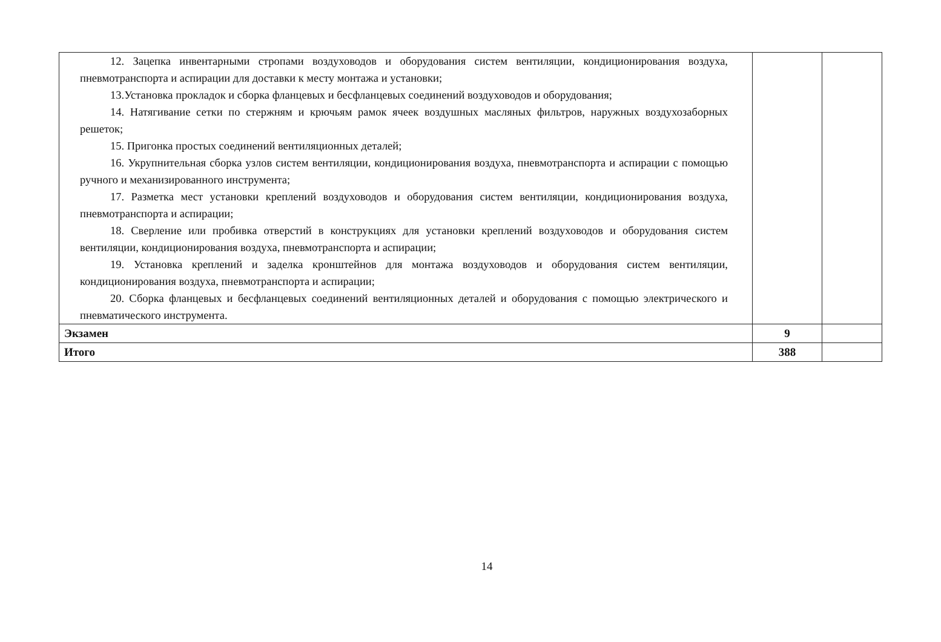| 12. Зацепка инвентарными стропами воздуховодов и оборудования систем вентиляции, кондиционирования воздуха, пневмотранспорта и аспирации для доставки к месту монтажа и установки; 13.Установка прокладок и сборка фланцевых и бесфланцевых соединений воздуховодов и оборудования; 14. Натягивание сетки по стержням и крючьям рамок ячеек воздушных масляных фильтров, наружных воздухозаборных решеток; 15. Пригонка простых соединений вентиляционных деталей; 16. Укрупнительная сборка узлов систем вентиляции, кондиционирования воздуха, пневмотранспорта и аспирации с помощью ручного и механизированного инструмента; 17. Разметка мест установки креплений воздуховодов и оборудования систем вентиляции, кондиционирования воздуха, пневмотранспорта и аспирации; 18. Сверление или пробивка отверстий в конструкциях для установки креплений воздуховодов и оборудования систем вентиляции, кондиционирования воздуха, пневмотранспорта и аспирации; 19. Установка креплений и заделка кронштейнов для монтажа воздуховодов и оборудования систем вентиляции, кондиционирования воздуха, пневмотранспорта и аспирации; 20. Сборка фланцевых и бесфланцевых соединений вентиляционных деталей и оборудования с помощью электрического и пневматического инструмента. | | |
| Экзамен | 9 | |
| Итого | 388 | |
14